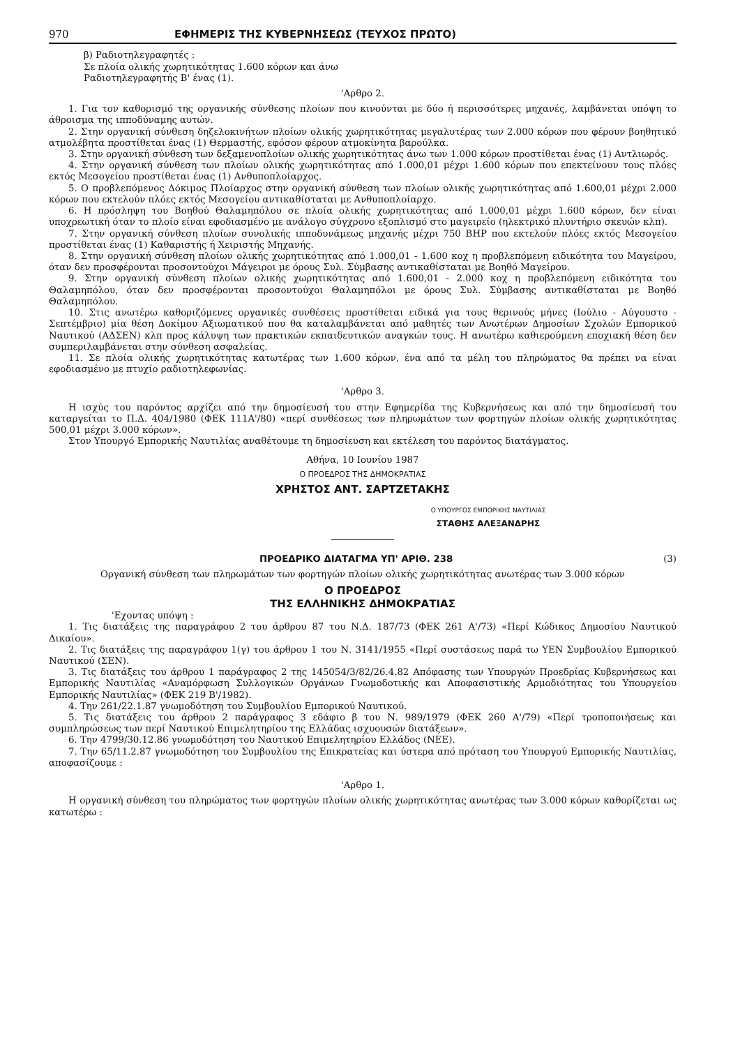970 ΕΦΗΜΕΡΙΣ ΤΗΣ ΚΥΒΕΡΝΗΣΕΩΣ (ΤΕΥΧΟΣ ΠΡΩΤΟ)
β) Ραδιοτηλεγραφητές :
Σε πλοία ολικής χωρητικότητας 1.600 κόρων και άνω
Ραδιοτηλεγραφητής Β' ένας (1).
'Αρθρο 2.
1. Για τον καθορισμό της οργανικής σύνθεσης πλοίων που κινούνται με δύο ή περισσότερες μηχανές, λαμβάνεται υπόψη το άθροισμα της ιπποδύναμης αυτών.
2. Στην οργανική σύνθεση δηζελοκινήτων πλοίων ολικής χωρητικότητας μεγαλυτέρας των 2.000 κόρων που φέρουν βοηθητικό ατμολέβητα προστίθεται ένας (1) Θερμαστής, εφόσον φέρουν ατμοκίνητα βαρούλκα.
3. Στην οργανική σύνθεση των δεξαμενοπλοίων ολικής χωρητικότητας άνω των 1.000 κόρων προστίθεται ένας (1) Αντλιωρός.
4. Στην οργανική σύνθεση των πλοίων ολικής χωρητικότητας από 1.000,01 μέχρι 1.600 κόρων που επεκτείνουν τους πλόες εκτός Μεσογείου προστίθεται ένας (1) Ανθυποπλοίαρχος.
5. Ο προβλεπόμενος Δόκιμος Πλοίαρχος στην οργανική σύνθεση των πλοίων ολικής χωρητικότητας από 1.600,01 μέχρι 2.000 κόρων που εκτελούν πλόες εκτός Μεσογείου αντικαθίσταται με Ανθυποπλοίαρχο.
6. Η πρόσληψη του Βοηθού Θαλαμηπόλου σε πλοία ολικής χωρητικότητας από 1.000,01 μέχρι 1.600 κόρων, δεν είναι υποχρεωτική όταν το πλοίο είναι εφοδιασμένο με ανάλογο σύγχρονο εξοπλισμό στο μαγειρείο (ηλεκτρικό πλυντήριο σκευών κλπ).
7. Στην οργανική σύνθεση πλοίων συνολικής ιπποδυνάμεως μηχανής μέχρι 750 ΒΗΡ που εκτελούν πλόες εκτός Μεσογείου προστίθεται ένας (1) Καθαριστής ή Χειριστής Μηχανής.
8. Στην οργανική σύνθεση πλοίων ολικής χωρητικότητας από 1.000,01 - 1.600 κοχ η προβλεπόμενη ειδικότητα του Μαγείρου, όταν δεν προσφέρονται προσοντούχοι Μάγειροι με όρους Συλ. Σύμβασης αντικαθίσταται με Βοηθό Μαγείρου.
9. Στην οργανική σύνθεση πλοίων ολικής χωρητικότητας από 1.600,01 - 2.000 κοχ η προβλεπόμενη ειδικότητα του Θαλαμηπόλου, όταν δεν προσφέρονται προσοντούχοι Θαλαμηπόλοι με όρους Συλ. Σύμβασης αντικαθίσταται με Βοηθό Θαλαμηπόλου.
10. Στις ανωτέρω καθοριζόμενες οργανικές συνθέσεις προστίθεται ειδικά για τους θερινούς μήνες (Ιούλιο - Αύγουστο - Σεπτέμβριο) μία θέση Δοκίμου Αξιωματικού που θα καταλαμβάνεται από μαθητές των Ανωτέρων Δημοσίων Σχολών Εμπορικού Ναυτικού (ΑΔΣΕΝ) κλπ προς κάλυψη των πρακτικών εκπαιδευτικών αναγκών τους. Η ανωτέρω καθιερούμενη εποχιακή θέση δεν συμπεριλαμβάνεται στην σύνθεση ασφαλείας.
11. Σε πλοία ολικής χωρητικότητας κατωτέρας των 1.600 κόρων, ένα από τα μέλη του πληρώματος θα πρέπει να είναι εφοδιασμένο με πτυχίο ραδιοτηλεφωνίας.
'Αρθρο 3.
Η ισχύς του παρόντος αρχίζει από την δημοσίευσή του στην Εφημερίδα της Κυβερνήσεως και από την δημοσίευσή του καταργείται το Π.Δ. 404/1980 (ΦΕΚ 111Α'/80) «περί συνθέσεως των πληρωμάτων των φορτηγών πλοίων ολικής χωρητικότητας 500,01 μέχρι 3.000 κόρων».
Στον Υπουργό Εμπορικής Ναυτιλίας αναθέτουμε τη δημοσίευση και εκτέλεση του παρόντος διατάγματος.
Αθήνα, 10 Ιουνίου 1987
Ο ΠΡΟΕΔΡΟΣ ΤΗΣ ΔΗΜΟΚΡΑΤΙΑΣ
ΧΡΗΣΤΟΣ ΑΝΤ. ΣΑΡΤΖΕΤΑΚΗΣ
Ο ΥΠΟΥΡΓΟΣ ΕΜΠΟΡΙΚΗΣ ΝΑΥΤΙΛΙΑΣ
ΣΤΑΘΗΣ ΑΛΕΞΑΝΔΡΗΣ
ΠΡΟΕΔΡΙΚΟ ΔΙΑΤΑΓΜΑ ΥΠ' ΑΡΙΘ. 238 (3)
Οργανική σύνθεση των πληρωμάτων των φορτηγών πλοίων ολικής χωρητικότητας ανωτέρας των 3.000 κόρων
Ο ΠΡΟΕΔΡΟΣ
ΤΗΣ ΕΛΛΗΝΙΚΗΣ ΔΗΜΟΚΡΑΤΙΑΣ
'Εχοντας υπόψη :
1. Τις διατάξεις της παραγράφου 2 του άρθρου 87 του Ν.Δ. 187/73 (ΦΕΚ 261 Α'/73) «Περί Κώδικος Δημοσίου Ναυτικού Δικαίου».
2. Τις διατάξεις της παραγράφου 1(γ) του άρθρου 1 του Ν. 3141/1955 «Περί συστάσεως παρά τω ΥΕΝ Συμβουλίου Εμπορικού Ναυτικού (ΣΕΝ).
3. Τις διατάξεις του άρθρου 1 παράγραφος 2 της 145054/3/82/26.4.82 Απόφασης των Υπουργών Προεδρίας Κυβερνήσεως και Εμπορικής Ναυτιλίας «Αναμόρφωση Συλλογικών Οργάνων Γνωμοδοτικής και Αποφασιστικής Αρμοδιότητας του Υπουργείου Εμπορικής Ναυτιλίας» (ΦΕΚ 219 Β'/1982).
4. Την 261/22.1.87 γνωμοδότηση του Συμβουλίου Εμπορικού Ναυτικού.
5. Τις διατάξεις του άρθρου 2 παράγραφος 3 εδάφιο β του Ν. 989/1979 (ΦΕΚ 260 Α'/79) «Περί τροποποιήσεως και συμπληρώσεως των περί Ναυτικού Επιμελητηρίου της Ελλάδας ισχυουσών διατάξεων».
6. Την 4799/30.12.86 γνωμοδότηση του Ναυτικού Επιμελητηρίου Ελλάδος (ΝΕΕ).
7. Την 65/11.2.87 γνωμοδότηση του Συμβουλίου της Επικρατείας και ύστερα από πρόταση του Υπουργού Εμπορικής Ναυτιλίας, αποφασίζουμε :
'Αρθρο 1.
Η οργανική σύνθεση του πληρώματος των φορτηγών πλοίων ολικής χωρητικότητας ανωτέρας των 3.000 κόρων καθορίζεται ως κατωτέρω :